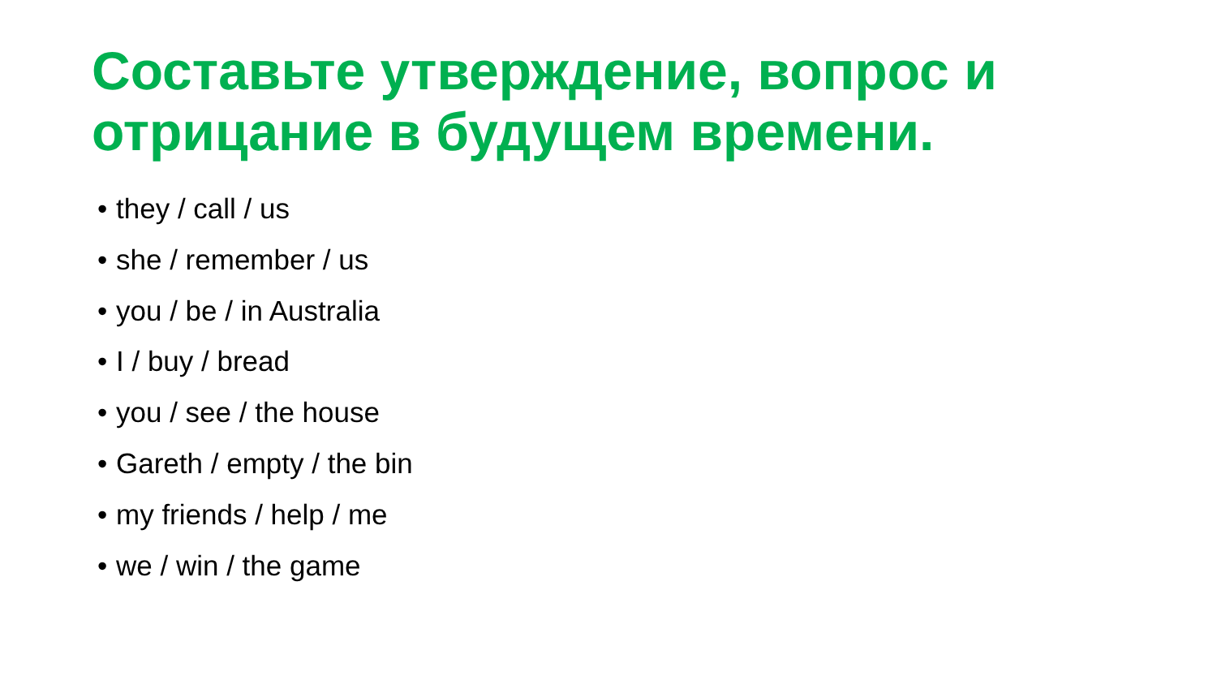Составьте утверждение, вопрос и
отрицание в будущем времени.
• they / call / us
• she / remember / us
• you / be / in Australia
• I / buy / bread
• you / see / the house
• Gareth / empty / the bin
• my friends / help / me
• we / win / the game